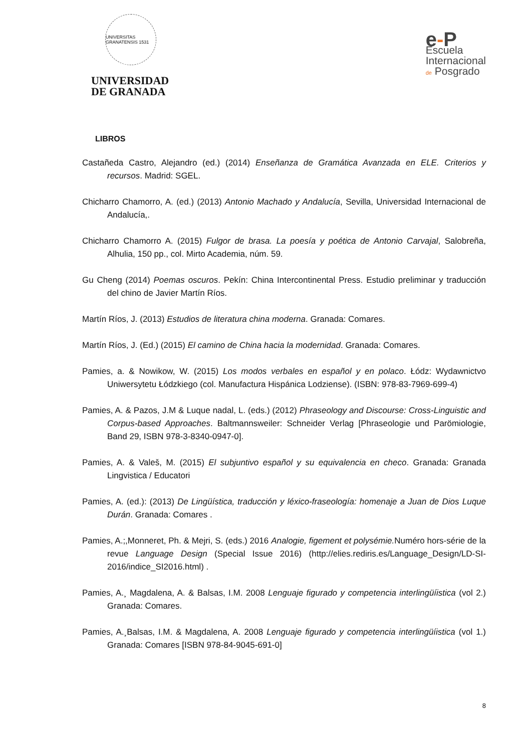UNIVERSITAS GRANATENSIS 1531
UNIVERSIDAD
DE GRANADA
e-P
Escuela
Internacional
de Posgrado
LIBROS
Castañeda Castro, Alejandro (ed.) (2014) Enseñanza de Gramática Avanzada en ELE. Criterios y recursos. Madrid: SGEL.
Chicharro Chamorro, A. (ed.) (2013) Antonio Machado y Andalucía, Sevilla, Universidad Internacional de Andalucía,.
Chicharro Chamorro A. (2015) Fulgor de brasa. La poesía y poética de Antonio Carvajal, Salobreña, Alhulia, 150 pp., col. Mirto Academia, núm. 59.
Gu Cheng (2014) Poemas oscuros. Pekín: China Intercontinental Press. Estudio preliminar y traducción del chino de Javier Martín Ríos.
Martín Ríos, J. (2013) Estudios de literatura china moderna. Granada: Comares.
Martín Ríos, J. (Ed.) (2015) El camino de China hacia la modernidad. Granada: Comares.
Pamies, a. & Nowikow, W. (2015) Los modos verbales en español y en polaco. Łódz: Wydawnictvo Uniwersytetu Łódzkiego (col. Manufactura Hispánica Lodziense). (ISBN: 978-83-7969-699-4)
Pamies, A. & Pazos, J.M & Luque nadal, L. (eds.) (2012) Phraseology and Discourse: Cross-Linguistic and Corpus-based Approaches. Baltmannsweiler: Schneider Verlag [Phraseologie und Parömiologie, Band 29, ISBN 978-3-8340-0947-0].
Pamies, A. & Valeš, M. (2015) El subjuntivo español y su equivalencia en checo. Granada: Granada Lingvistica / Educatori
Pamies, A. (ed.): (2013) De Lingüística, traducción y léxico-fraseología: homenaje a Juan de Dios Luque Durán. Granada: Comares .
Pamies, A.;,Monneret, Ph. & Mejri, S. (eds.) 2016 Analogie, figement et polysémie. Numéro hors-série de la revue Language Design (Special Issue 2016) (http://elies.rediris.es/Language_Design/LD-SI-2016/indice_SI2016.html) .
Pamies, A.¸ Magdalena, A. & Balsas, I.M. 2008 Lenguaje figurado y competencia interlingüíistica (vol 2.) Granada: Comares.
Pamies, A.¸Balsas, I.M. & Magdalena, A. 2008 Lenguaje figurado y competencia interlingüíistica (vol 1.) Granada: Comares [ISBN 978-84-9045-691-0]
8